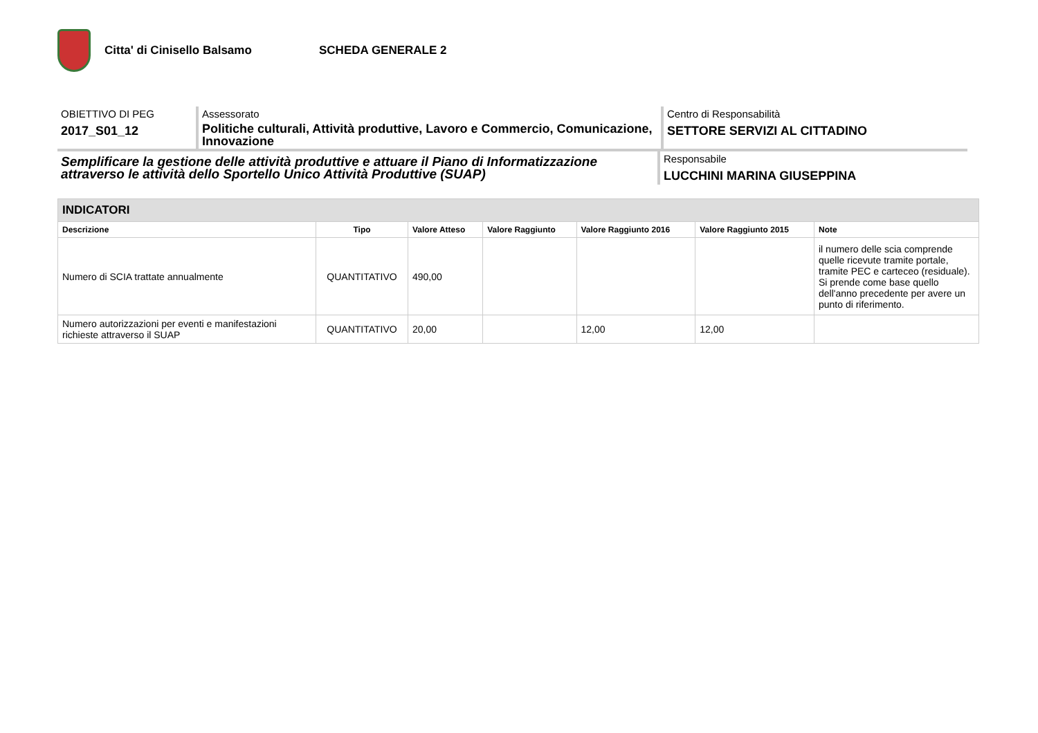Citta' di Cinisello Balsamo SCHEDA GENERALE 2
OBIETTIVO DI PEG
2017_S01_12
Assessorato
Politiche culturali, Attività produttive, Lavoro e Commercio, Comunicazione, Innovazione
Centro di Responsabilità
SETTORE SERVIZI AL CITTADINO
Semplificare la gestione delle attività produttive e attuare il Piano di Informatizzazione attraverso le attività dello Sportello Unico Attività Produttive (SUAP)
Responsabile
LUCCHINI MARINA GIUSEPPINA
| INDICATORI | | | | | | |
| Descrizione | Tipo | Valore Atteso | Valore Raggiunto | Valore Raggiunto 2016 | Valore Raggiunto 2015 | Note |
| Numero di SCIA trattate annualmente | QUANTITATIVO | 490,00 | | | | il numero delle scia comprende quelle ricevute tramite portale, tramite PEC e carteceo (residuale). Si prende come base quello dell'anno precedente per avere un punto di riferimento. |
| Numero autorizzazioni per eventi e manifestazioni richieste attraverso il SUAP | QUANTITATIVO | 20,00 | | 12,00 | 12,00 | |